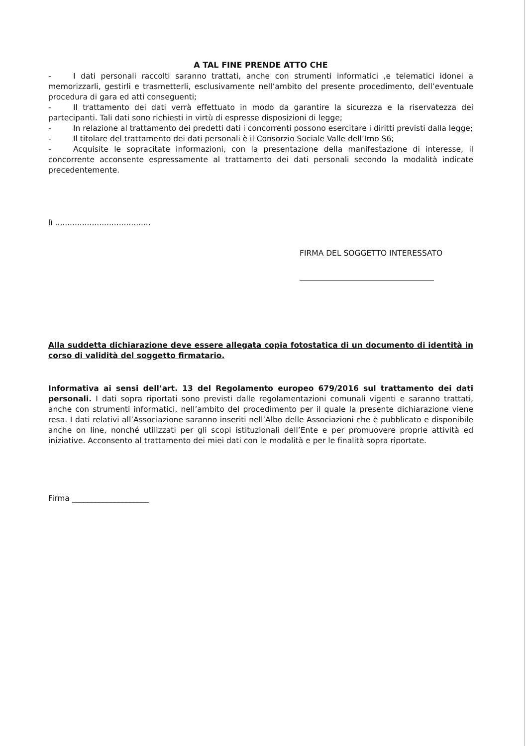A TAL FINE PRENDE ATTO CHE
- I dati personali raccolti saranno trattati, anche con strumenti informatici ,e telematici idonei a memorizzarli, gestirli e trasmetterli, esclusivamente nell’ambito del presente procedimento, dell’eventuale procedura di gara ed atti conseguenti;
- Il trattamento dei dati verrà effettuato in modo da garantire la sicurezza e la riservatezza dei partecipanti. Tali dati sono richiesti in virtù di espresse disposizioni di legge;
- In relazione al trattamento dei predetti dati i concorrenti possono esercitare i diritti previsti dalla legge;
- Il titolare del trattamento dei dati personali è il Consorzio Sociale Valle dell’Irno S6;
- Acquisite le sopracitate informazioni, con la presentazione della manifestazione di interesse, il concorrente acconsente espressamente al trattamento dei dati personali secondo la modalità indicate precedentemente.
lì .......................................
FIRMA DEL SOGGETTO INTERESSATO
Alla suddetta dichiarazione deve essere allegata copia fotostatica di un documento di identità in corso di validità del soggetto firmatario.
Informativa ai sensi dell’art. 13 del Regolamento europeo 679/2016 sul trattamento dei dati personali. I dati sopra riportati sono previsti dalle regolamentazioni comunali vigenti e saranno trattati, anche con strumenti informatici, nell’ambito del procedimento per il quale la presente dichiarazione viene resa. I dati relativi all’Associazione saranno inseriti nell’Albo delle Associazioni che è pubblicato e disponibile anche on line, nonché utilizzati per gli scopi istituzionali dell’Ente e per promuovere proprie attività ed iniziative. Acconsento al trattamento dei miei dati con le modalità e per le finalità sopra riportate.
Firma ____________________